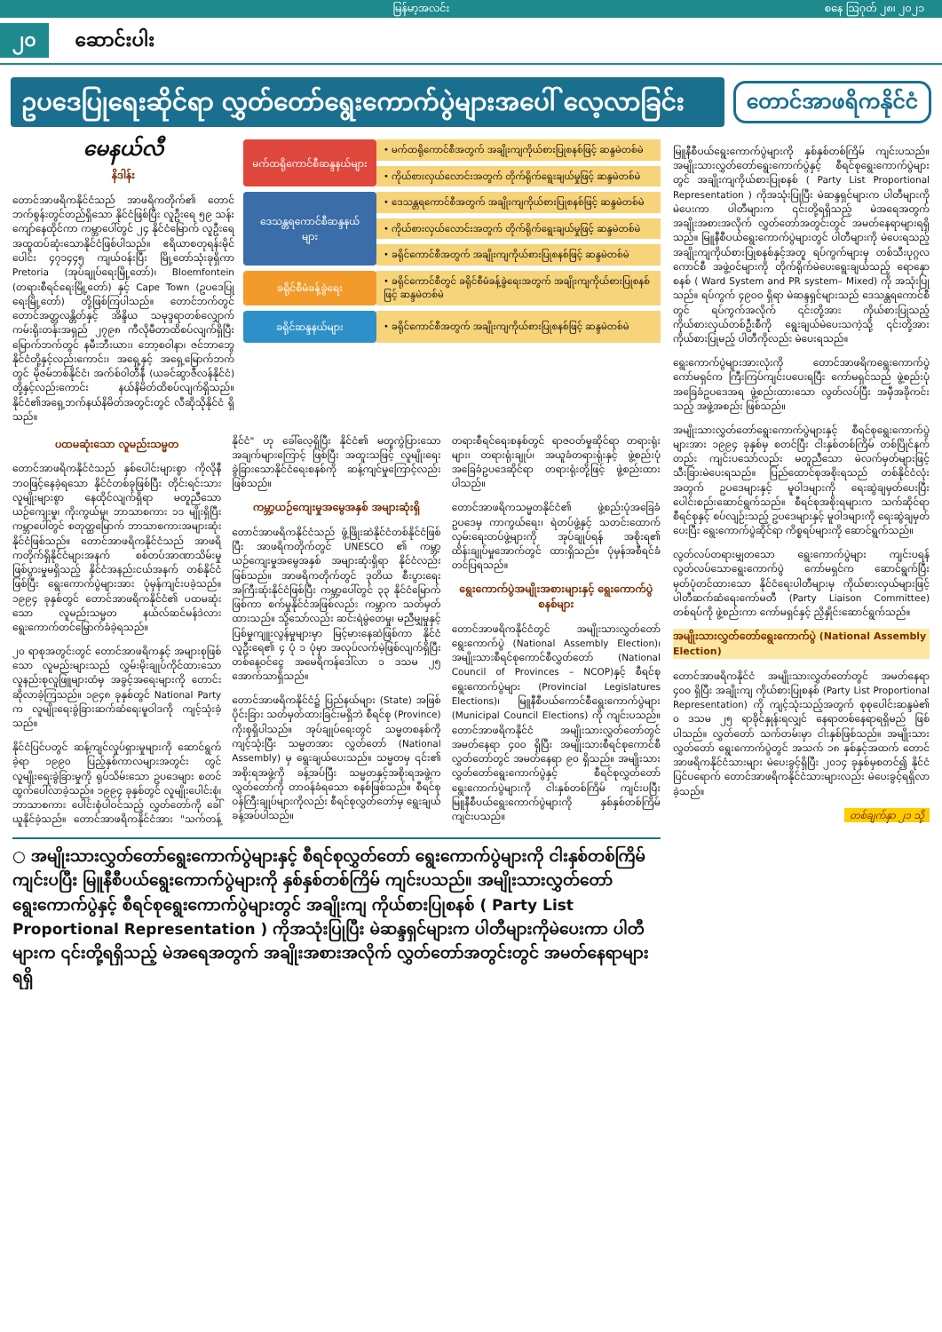မြန်မာ့အလင်း စနေ ဩဂုတ် ၂၈၊ ၂၀၂၁
၂၀ ဆောင်းပါး
ဥပဒေပြုရေးဆိုင်ရာ လွှတ်တော်ရွေးကောက်ပွဲများအပေါ် လေ့လာခြင်း
တောင်အာဖရိကနိုင်ငံ
မေနယ်လီ
နိဒါန်း
တောင်အာဖရိကနိုင်ငံသည် အာဖရိကတိုက်၏ တောင်ဘက်စွန်းတွင်တည်ရှိသော နိုင်ငံဖြစ်ပြီး လူဦးရေ ၅၉ သန်းကျော်နေထိုင်ကာ ကမ္ဘာပေါ်တွင် ၂၄ နိုင်ငံမြောက် လူဦးရေအထူထပ်ဆုံးသောနိုင်ငံဖြစ်ပါသည်။ ဧရိယာစတုရန်းမိုင်ပေါင်း ၄၇၁၄၄၅ ကျယ်ဝန်းပြီး မြို့တော်သုံးခုရှိကာ Pretoria (အုပ်ချုပ်ရေးမြို့တော်)၊ Bloemfontein (တရားစီရင်ရေးမြို့တော်) နှင့် Cape Town (ဥပဒေပြုရေးမြို့တော်) တို့ဖြစ်ကြပါသည်။ တောင်ဘက်တွင် တောင်အတ္တလန္တိတ်နှင့် အိန္ဒိယ သမုဒ္ဒရာတစ်လျှောက် ကမ်းရိုးတန်းအရှည် ၂၇၉၈ ကီလိုမီတာထိစပ်လျက်ရှိပြီး မြောက်ဘက်တွင် နမီးဘီးယား၊ ဘော့စဝါနာ၊ ဇင်ဘာဘွေနိုင်ငံတို့နှင့်လည်းကောင်း၊ အရှေ့နှင့် အရှေ့မြောက်ဘက်တွင် မိုဇမ်ဘစ်နိုင်ငံ၊ အက်စ်ဝါတီနီ (ယခင်ဆွာဇီလန်နိုင်ငံ) တို့နှင့်လည်းကောင်း နယ်နိမိတ်ထိစပ်လျက်ရှိသည်။ နိုင်ငံ၏အရှေ့ဘက်နယ်နိမိတ်အတွင်းတွင် လီဆိုသိုနိုင်ငံ ရှိသည်။
| မက်ထရိုကောင်စီဆန္ဒနယ်များ | • မက်ထရိုကောင်စီအတွက် အချိုးကျကိုယ်စားပြုစနစ်ဖြင့် ဆန္ဒမဲတစ်မဲ |
| | • ကိုယ်စားလှယ်လောင်းအတွက် တိုက်ရိုက်ရွေးချယ်မှုဖြင့် ဆန္ဒမဲတစ်မဲ |
| ဒေသန္တရကောင်စီဆန္ဒနယ်များ | • ဒေသန္တရကောင်စီအတွက် အချိုးကျကိုယ်စားပြုစနစ်ဖြင့် ဆန္ဒမဲတစ်မဲ |
| | • ကိုယ်စားလှယ်လောင်းအတွက် တိုက်ရိုက်ရွေးချယ်မှုဖြင့် ဆန္ဒမဲတစ်မဲ |
| | • ခရိုင်ကောင်စီအတွက် အချိုးကျကိုယ်စားပြုစနစ်ဖြင့် ဆန္ဒမဲတစ်မဲ |
| ခရိုင်စီမံခန့်ခွဲရေး | • ခရိုင်ကောင်စီတွင် ခရိုင်စီမံခန့်ခွဲရေးအတွက် အချိုးကျကိုယ်စားပြုစနစ်ဖြင့် ဆန္ဒမဲတစ်မဲ |
| ခရိုင်ဆန္ဒနယ်များ | • ခရိုင်ကောင်စီအတွက် အချိုးကျကိုယ်စားပြုစနစ်ဖြင့် ဆန္ဒမဲတစ်မဲ |
ပထမဆုံးသော လူမည်းသမ္မတ
တောင်အာဖရိကနိုင်ငံသည် နှစ်ပေါင်းများစွာ ကိုလိုနီဘဝဖြင့်နေခဲ့ရသော နိုင်ငံတစ်ခုဖြစ်ပြီး တိုင်းရင်းသားလူမျိုးများစွာ နေထိုင်လျက်ရှိရာ မတူညီသော ယဉ်ကျေးမှု၊ ကိုးကွယ်မှု၊ ဘာသာစကား ၁၁ မျိုးရှိပြီး ကမ္ဘာပေါ်တွင် စတုတ္ထမြောက် ဘာသာစကားအများဆုံးနိုင်ငံဖြစ်သည်။ တောင်အာဖရိကနိုင်ငံသည် အာဖရိကတိုက်ရှိနိုင်ငံများအနက် စစ်တပ်အာဏာသိမ်းမှုဖြစ်ပွားမှုမရှိသည့် နိုင်ငံအနည်းငယ်အနက် တစ်နိုင်ငံဖြစ်ပြီး ရွေးကောက်ပွဲများအား ပုံမှန်ကျင်းပခဲ့သည်။ ၁၉၉၄ ခုနှစ်တွင် တောင်အာဖရိကနိုင်ငံ၏ ပထမဆုံးသော လူမည်းသမ္မတ နယ်လ်ဆင်မန်ဒဲလား ရွေးကောက်တင်မြှောက်ခံခဲ့ရသည်။
၂၀ ရာစုအတွင်းတွင် တောင်အာဖရိကနှင့် အများစုဖြစ်သော လူမည်းများသည် လွှမ်းမိုးချုပ်ကိုင်ထားသော လူနည်းစုလူဖြူများထံမှ အခွင့်အရေးများကို တောင်းဆိုလာခဲ့ကြသည်။ ၁၉၄၈ ခုနှစ်တွင် National Party က လူမျိုးရေးခွဲခြားဆက်ဆံရေးမူဝါဒကို ကျင့်သုံးခဲ့သည်။
နိုင်ငံပြင်ပတွင် ဆန့်ကျင်လှုပ်ရှားမှုများကို ဆောင်ရွက်ခဲ့ရာ ၁၉၉၀ ပြည့်နှစ်ကာလများအတွင်း တွင် လူမျိုးရေးခွဲခြားမှုကို ရုပ်သိမ်းသော ဥပဒေများ စတင်ထွက်ပေါ်လာခဲ့သည်။ ၁၉၉၄ ခုနှစ်တွင် လူမျိုးပေါင်းစုံ၊ ဘာသာစကား ပေါင်းစုံပါဝင်သည့် လွှတ်တော်ကို ခေါ်ယူနိုင်ခဲ့သည်။ တောင်အာဖရိကနိုင်ငံအား "သက်တန့်နိုင်ငံ" ဟု ခေါ်လေ့ရှိပြီး နိုင်ငံ၏ မတူကွဲပြားသောအချက်များကြောင့် ဖြစ်ပြီး အထူးသဖြင့် လူမျိုးရေးခွဲခြားသောနိုင်ငံရေးစနစ်ကို ဆန့်ကျင်မှုကြောင့်လည်း ဖြစ်သည်။
ကမ္ဘာ့ယဉ်ကျေးမှုအမွေအနှစ် အများဆုံးရှိ
တောင်အာဖရိကနိုင်ငံသည် ဖွံ့ဖြိုးဆဲနိုင်ငံတစ်နိုင်ငံဖြစ်ပြီး အာဖရိကတိုက်တွင် UNESCO ၏ ကမ္ဘာ့ယဉ်ကျေးမှုအမွေအနှစ် အများဆုံးရှိရာ နိုင်ငံလည်းဖြစ်သည်။ အာဖရိကတိုက်တွင် ဒုတိယ စီးပွားရေးအကြီးဆုံးနိုင်ငံဖြစ်ပြီး ကမ္ဘာ့ပေါ်တွင် ၃၃ နိုင်ငံမြောက်ဖြစ်ကာ စက်မှုနိုင်ငံအဖြစ်လည်း ကမ္ဘာက သတ်မှတ်ထားသည်။ သို့သော်လည်း ဆင်းရဲမွဲတေမှု၊ မညီမျှမှုနှင့် ပြစ်မှုကျူးလွန်မှုများမှာ မြင့်မားနေဆဲဖြစ်ကာ နိုင်ငံလူဦးရေ၏ ၄ ပုံ ၁ ပုံမှာ အလုပ်လက်မဲ့ဖြစ်လျက်ရှိပြီး တစ်နေ့ဝင်ငွေ အမေရိကန်ဒေါ်လာ ၁ ဒသမ ၂၅ အောက်သာရှိသည်။
တောင်အာဖရိကနိုင်ငံ၌ ပြည်နယ်များ (State) အဖြစ်ပိုင်းခြား သတ်မှတ်ထားခြင်းမရှိဘဲ စီရင်စု (Province) ကိုးစုရှိပါသည်။ အုပ်ချုပ်ရေးတွင် သမ္မတစနစ်ကိုကျင့်သုံးပြီး သမ္မတအား လွှတ်တော် (National Assembly) မှ ရွေးချယ်ပေးသည်။ သမ္မတမှ ၎င်း၏ အစိုးရအဖွဲ့ကို ခန့်အပ်ပြီး သမ္မတနှင့်အစိုးရအဖွဲ့က လွှတ်တော်ကို တာဝန်ခံရသော စနစ်ဖြစ်သည်။ စီရင်စုဝန်ကြီးချုပ်များကိုလည်း စီရင်စုလွှတ်တော်မှ ရွေးချယ်ခန့်အပ်ပါသည်။
တရားစီရင်ရေးစနစ်တွင် ရာဇဝတ်မှုဆိုင်ရာ တရားရုံးများ၊ တရားရုံးချုပ်၊ အယူခံတရားရုံးနှင့် ဖွဲ့စည်းပုံအခြေခံဥပဒေဆိုင်ရာ တရားရုံးတို့ဖြင့် ဖွဲ့စည်းထားပါသည်။
တောင်အာဖရိကသမ္မတနိုင်ငံ၏ ဖွဲ့စည်းပုံအခြေခံဥပဒေမှ ကာကွယ်ရေး၊ ရဲတပ်ဖွဲ့နှင့် သတင်းထောက်လှမ်းရေးတပ်ဖွဲ့များကို အုပ်ချုပ်ရန် အစိုးရ၏ ထိန်းချုပ်မှုအောက်တွင် ထားရှိသည်။ ပုံမှန်အစီရင်ခံ တင်ပြရသည်။
ရွေးကောက်ပွဲအမျိုးအစားများနှင့် ရွေးကောက်ပွဲစနစ်များ
တောင်အာဖရိကနိုင်ငံတွင် အမျိုးသားလွှတ်တော်ရွေးကောက်ပွဲ (National Assembly Election)၊ အမျိုးသားစီရင်စုကောင်စီလွှတ်တော် (National Council of Provinces – NCOP)နှင့် စီရင်စုရွေးကောက်ပွဲများ (Provincial Legislatures Elections)၊ မြူနီစီပယ်ကောင်စီရွေးကောက်ပွဲများ (Municipal Council Elections) ကို ကျင်းပသည်။ တောင်အာဖရိကနိုင်ငံ အမျိုးသားလွှတ်တော်တွင် အမတ်နေရာ ၄၀၀ ရှိပြီး အမျိုးသားစီရင်စုကောင်စီလွှတ်တော်တွင် အမတ်နေရာ ၉၀ ရှိသည်။ အမျိုးသားလွှတ်တော်ရွေးကောက်ပွဲနှင့် စီရင်စုလွှတ်တော်ရွေးကောက်ပွဲများကို ငါးနှစ်တစ်ကြိမ် ကျင်းပပြီး မြူနီစီပယ်ရွေးကောက်ပွဲများကို နှစ်နှစ်တစ်ကြိမ် ကျင်းပသည်။
○ အမျိုးသားလွှတ်တော်ရွေးကောက်ပွဲများနှင့် စီရင်စုလွှတ်တော် ရွေးကောက်ပွဲများကို ငါးနှစ်တစ်ကြိမ် ကျင်းပပြီး မြူနီစီပယ်ရွေးကောက်ပွဲများကို နှစ်နှစ်တစ်ကြိမ် ကျင်းပသည်။ အမျိုးသားလွှတ်တော်ရွေးကောက်ပွဲနှင့် စီရင်စုရွေးကောက်ပွဲများတွင် အချိုးကျ ကိုယ်စားပြုစနစ် ( Party List Proportional Representation ) ကိုအသုံးပြုပြီး မဲဆန္ဒရှင်များက ပါတီများကိုမဲပေးကာ ပါတီများက ၎င်းတို့ရရှိသည့် မဲအရေအတွက် အချိုးအစားအလိုက် လွှတ်တော်အတွင်းတွင် အမတ်နေရာများရရှိ
မြူနီစီပယ်ရွေးကောက်ပွဲများကို နှစ်နှစ်တစ်ကြိမ် ကျင်းပသည်။ အမျိုးသားလွှတ်တော်ရွေးကောက်ပွဲနှင့် စီရင်စုရွေးကောက်ပွဲများတွင် အချိုးကျကိုယ်စားပြုစနစ် ( Party List Proportional Representation ) ကိုအသုံးပြုပြီး မဲဆန္ဒရှင်များက ပါတီများကိုမဲပေးကာ ပါတီများက ၎င်းတို့ရရှိသည့် မဲအရေအတွက် အချိုးအစားအလိုက် လွှတ်တော်အတွင်းတွင် အမတ်နေရာများရရှိသည်။ မြူနီစီပယ်ရွေးကောက်ပွဲများတွင် ပါတီများကို မဲပေးရသည့် အချိုးကျကိုယ်စားပြုစနစ်နှင့်အတူ ရပ်ကွက်များမှ တစ်သီးပုဂ္ဂလကောင်စီ အဖွဲ့ဝင်များကို တိုက်ရိုက်မဲပေးရွေးချယ်သည့် ရောနှောစနစ် ( Ward System and PR system– Mixed) ကို အသုံးပြုသည်။ ရပ်ကွက် ၄၉၀၀ ရှိရာ မဲဆန္ဒရှင်များသည် ဒေသန္တရကောင်စီတွင် ရပ်ကွက်အလိုက် ၎င်းတို့အား ကိုယ်စားပြုသည့် ကိုယ်စားလှယ်တစ်ဦးစီကို ရွေးချယ်မဲပေးသကဲ့သို့ ၎င်းတို့အား ကိုယ်စားပြုမည့် ပါတီကိုလည်း မဲပေးရသည်။
ရွေးကောက်ပွဲများအားလုံးကို တောင်အာဖရိကရွေးကောက်ပွဲကော်မရှင်က ကြီးကြပ်ကျင်းပပေးရပြီး ကော်မရှင်သည် ဖွဲ့စည်းပုံအခြေခံဥပဒေအရ ဖွဲ့စည်းထားသော လွတ်လပ်ပြီး အမှီအခိုကင်းသည့် အဖွဲ့အစည်း ဖြစ်သည်။
အမျိုးသားလွှတ်တော်ရွေးကောက်ပွဲများနှင့် စီရင်စုရွေးကောက်ပွဲများအား ၁၉၉၄ ခုနှစ်မှ စတင်ပြီး ငါးနှစ်တစ်ကြိမ် တစ်ပြိုင်နက်တည်း ကျင်းပသော်လည်း မတူညီသော မဲလက်မှတ်များဖြင့် သီးခြားမဲပေးရသည်။ ပြည်ထောင်စုအစိုးရသည် တစ်နိုင်ငံလုံးအတွက် ဥပဒေများနှင့် မူဝါဒများကို ရေးဆွဲချမှတ်ပေးပြီး ပေါင်းစည်းဆောင်ရွက်သည်။ စီရင်စုအစိုးရများက သက်ဆိုင်ရာ စီရင်စုနှင့် စပ်လျဉ်းသည့် ဥပဒေများနှင့် မူဝါဒများကို ရေးဆွဲချမှတ်ပေးပြီး ရွေးကောက်ပွဲဆိုင်ရာ ကိစ္စရပ်များကို ဆောင်ရွက်သည်။
လွတ်လပ်တရားမျှတသော ရွေးကောက်ပွဲများ ကျင်းပရန် လွတ်လပ်သောရွေးကောက်ပွဲ ကော်မရှင်က ဆောင်ရွက်ပြီး မှတ်ပုံတင်ထားသော နိုင်ငံရေးပါတီများမှ ကိုယ်စားလှယ်များဖြင့် ပါတီဆက်ဆံရေးကော်မတီ (Party Liaison Committee) တစ်ရပ်ကို ဖွဲ့စည်းကာ ကော်မရှင်နှင့် ညှိနှိုင်းဆောင်ရွက်သည်။
အမျိုးသားလွှတ်တော်ရွေးကောက်ပွဲ (National Assembly Election)
တောင်အာဖရိကနိုင်ငံ အမျိုးသားလွှတ်တော်တွင် အမတ်နေရာ ၄၀၀ ရှိပြီး အချိုးကျ ကိုယ်စားပြုစနစ် (Party List Proportional Representation) ကို ကျင့်သုံးသည့်အတွက် စုစုပေါင်းဆန္ဒမဲ၏ ၀ ဒသမ ၂၅ ရာခိုင်နှုန်းရလျှင် နေရာတစ်နေရာရရှိမည် ဖြစ်ပါသည်။ လွှတ်တော် သက်တမ်းမှာ ငါးနှစ်ဖြစ်သည်။ အမျိုးသားလွှတ်တော် ရွေးကောက်ပွဲတွင် အသက် ၁၈ နှစ်နှင့်အထက် တောင်အာဖရိကနိုင်ငံသားများ မဲပေးခွင့်ရှိပြီး ၂၀၁၄ ခုနှစ်မှစတင်၍ နိုင်ငံပြင်ပရောက် တောင်အာဖရိကနိုင်ငံသားများလည်း မဲပေးခွင့်ရရှိလာခဲ့သည်။
တစ်ချက်နှာ ၂၁ သို့